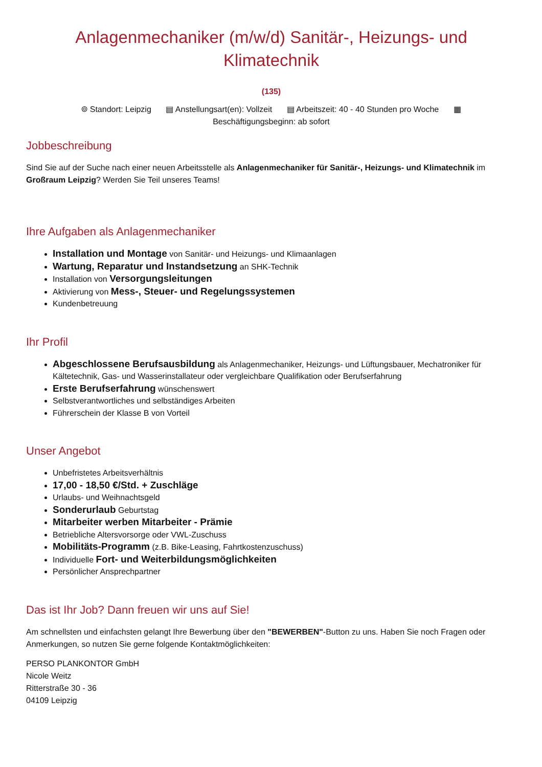Anlagenmechaniker (m/w/d) Sanitär-, Heizungs- und Klimatechnik
(135)
⌾ Standort: Leipzig ▤ Anstellungsart(en): Vollzeit ▤ Arbeitszeit: 40 - 40 Stunden pro Woche ▦
Beschäftigungsbeginn: ab sofort
Jobbeschreibung
Sind Sie auf der Suche nach einer neuen Arbeitsstelle als Anlagenmechaniker für Sanitär-, Heizungs- und Klimatechnik im Großraum Leipzig? Werden Sie Teil unseres Teams!
Ihre Aufgaben als Anlagenmechaniker
Installation und Montage von Sanitär- und Heizungs- und Klimaanlagen
Wartung, Reparatur und Instandsetzung an SHK-Technik
Installation von Versorgungsleitungen
Aktivierung von Mess-, Steuer- und Regelungssystemen
Kundenbetreuung
Ihr Profil
Abgeschlossene Berufsausbildung als Anlagenmechaniker, Heizungs- und Lüftungsbauer, Mechatroniker für Kältetechnik, Gas- und Wasserinstallateur oder vergleichbare Qualifikation oder Berufserfahrung
Erste Berufserfahrung wünschenswert
Selbstverantwortliches und selbständiges Arbeiten
Führerschein der Klasse B von Vorteil
Unser Angebot
Unbefristetes Arbeitsverhältnis
17,00 - 18,50 €/Std. + Zuschläge
Urlaubs- und Weihnachtsgeld
Sonderurlaub Geburtstag
Mitarbeiter werben Mitarbeiter - Prämie
Betriebliche Altersvorsorge oder VWL-Zuschuss
Mobilitäts-Programm (z.B. Bike-Leasing, Fahrtkostenzuschuss)
Individuelle Fort- und Weiterbildungsmöglichkeiten
Persönlicher Ansprechpartner
Das ist Ihr Job? Dann freuen wir uns auf Sie!
Am schnellsten und einfachsten gelangt Ihre Bewerbung über den "BEWERBEN"-Button zu uns. Haben Sie noch Fragen oder Anmerkungen, so nutzen Sie gerne folgende Kontaktmöglichkeiten:
PERSO PLANKONTOR GmbH
Nicole Weitz
Ritterstraße 30 - 36
04109 Leipzig